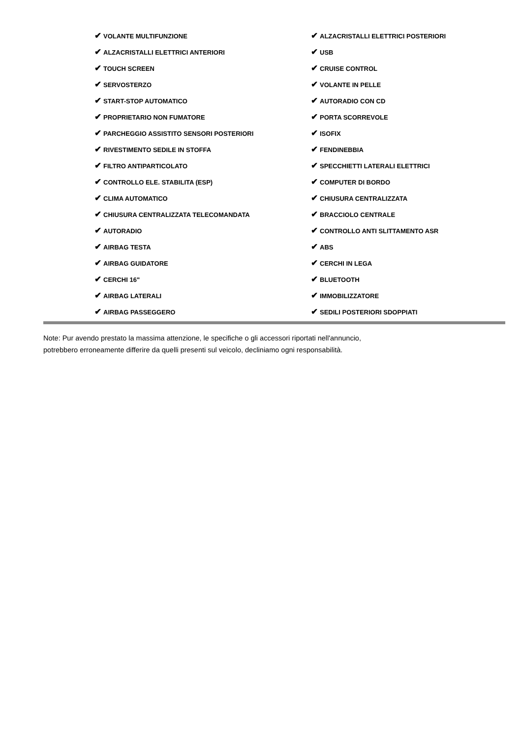| ✔ VOLANTE MULTIFUNZIONE | ✔ ALZACRISTALLI ELETTRICI POSTERIORI |
| ✔ ALZACRISTALLI ELETTRICI ANTERIORI | ✔ USB |
| ✔ TOUCH SCREEN | ✔ CRUISE CONTROL |
| ✔ SERVOSTERZO | ✔ VOLANTE IN PELLE |
| ✔ START-STOP AUTOMATICO | ✔ AUTORADIO CON CD |
| ✔ PROPRIETARIO NON FUMATORE | ✔ PORTA SCORREVOLE |
| ✔ PARCHEGGIO ASSISTITO SENSORI POSTERIORI | ✔ ISOFIX |
| ✔ RIVESTIMENTO SEDILE IN STOFFA | ✔ FENDINEBBIA |
| ✔ FILTRO ANTIPARTICOLATO | ✔ SPECCHIETTI LATERALI ELETTRICI |
| ✔ CONTROLLO ELE. STABILITA (ESP) | ✔ COMPUTER DI BORDO |
| ✔ CLIMA AUTOMATICO | ✔ CHIUSURA CENTRALIZZATA |
| ✔ CHIUSURA CENTRALIZZATA TELECOMANDATA | ✔ BRACCIOLO CENTRALE |
| ✔ AUTORADIO | ✔ CONTROLLO ANTI SLITTAMENTO ASR |
| ✔ AIRBAG TESTA | ✔ ABS |
| ✔ AIRBAG GUIDATORE | ✔ CERCHI IN LEGA |
| ✔ CERCHI 16" | ✔ BLUETOOTH |
| ✔ AIRBAG LATERALI | ✔ IMMOBILIZZATORE |
| ✔ AIRBAG PASSEGGERO | ✔ SEDILI POSTERIORI SDOPPIATI |
Note: Pur avendo prestato la massima attenzione, le specifiche o gli accessori riportati nell'annuncio,
potrebbero erroneamente differire da quelli presenti sul veicolo, decliniamo ogni responsabilità.